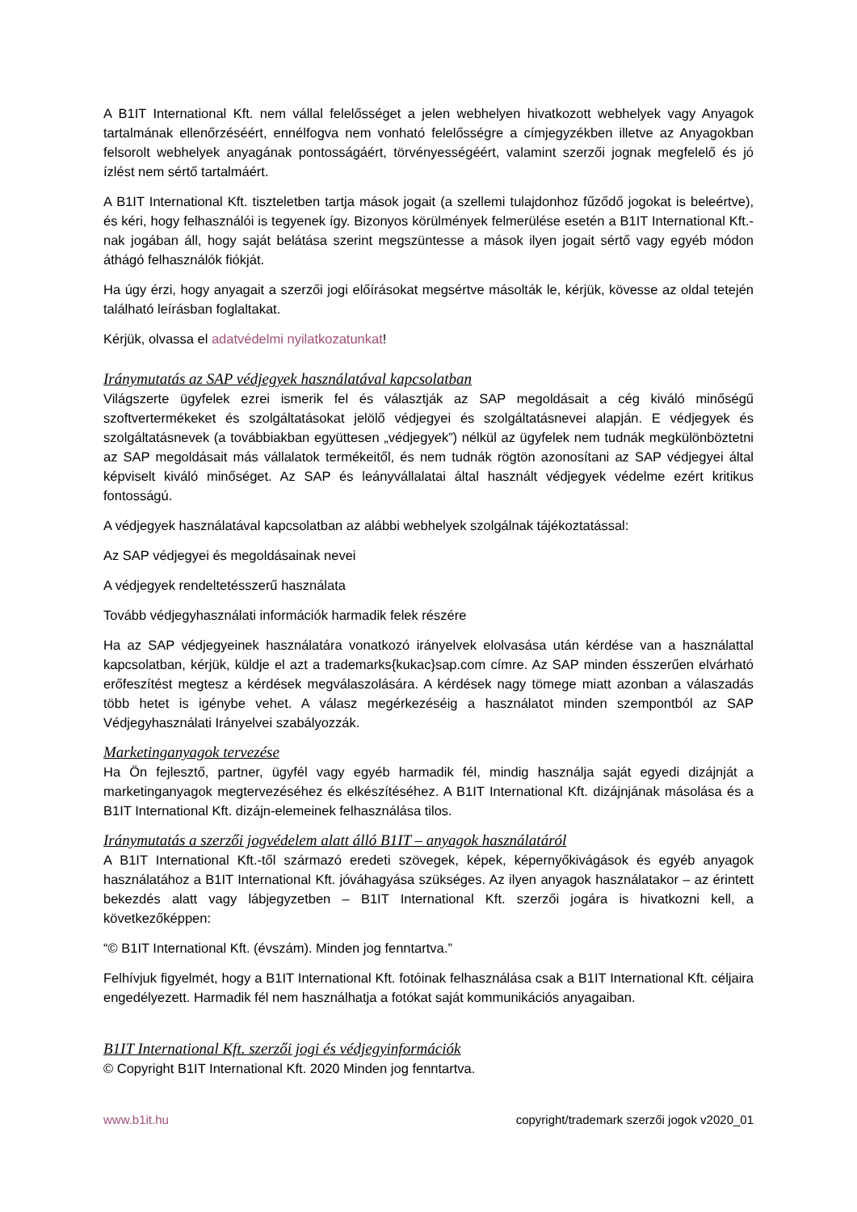A B1IT International Kft. nem vállal felelősséget a jelen webhelyen hivatkozott webhelyek vagy Anyagok tartalmának ellenőrzéséért, ennélfogva nem vonható felelősségre a címjegyzékben illetve az Anyagokban felsorolt webhelyek anyagának pontosságáért, törvényességéért, valamint szerzői jognak megfelelő és jó ízlést nem sértő tartalmáért.
A B1IT International Kft. tiszteletben tartja mások jogait (a szellemi tulajdonhoz fűződő jogokat is beleértve), és kéri, hogy felhasználói is tegyenek így. Bizonyos körülmények felmerülése esetén a B1IT International Kft.-nak jogában áll, hogy saját belátása szerint megszüntesse a mások ilyen jogait sértő vagy egyéb módon áthágó felhasználók fiókját.
Ha úgy érzi, hogy anyagait a szerzői jogi előírásokat megsértve másolták le, kérjük, kövesse az oldal tetején található leírásban foglaltakat.
Kérjük, olvassa el adatvédelmi nyilatkozatunkat!
Iránymutatás az SAP védjegyek használatával kapcsolatban
Világszerte ügyfelek ezrei ismerik fel és választják az SAP megoldásait a cég kiváló minőségű szoftvertermékeket és szolgáltatásokat jelölő védjegyei és szolgáltatásnevei alapján. E védjegyek és szolgáltatásnevek (a továbbiakban együttesen „védjegyek”) nélkül az ügyfelek nem tudnák megkülönböztetni az SAP megoldásait más vállalatok termékeitől, és nem tudnák rögtön azonosítani az SAP védjegyei által képviselt kiváló minőséget. Az SAP és leányvállalatai által használt védjegyek védelme ezért kritikus fontosságú.
A védjegyek használatával kapcsolatban az alábbi webhelyek szolgálnak tájékoztatással:
Az SAP védjegyei és megoldásainak nevei
A védjegyek rendeltetésszerű használata
Tovább védjegyhasználati információk harmadik felek részére
Ha az SAP védjegyeinek használatára vonatkozó irányelvek elolvasása után kérdése van a használattal kapcsolatban, kérjük, küldje el azt a trademarks{kukac}sap.com címre. Az SAP minden ésszerűen elvárható erőfeszítést megtesz a kérdések megválaszolására. A kérdések nagy tömege miatt azonban a válaszadás több hetet is igénybe vehet. A válasz megérkezéséig a használatot minden szempontból az SAP Védjegyhasználati Irányelvei szabályozzák.
Marketinganyagok tervezése
Ha Ön fejlesztő, partner, ügyfél vagy egyéb harmadik fél, mindig használja saját egyedi dizájnját a marketinganyagok megtervezéséhez és elkészítéséhez. A B1IT International Kft. dizájnjának másolása és a B1IT International Kft. dizájn-elemeinek felhasználása tilos.
Iránymutatás a szerzői jogvédelem alatt álló B1IT – anyagok használatáról
A B1IT International Kft.-től származó eredeti szövegek, képek, képernyőkivágások és egyéb anyagok használatához a B1IT International Kft. jóváhagyása szükséges. Az ilyen anyagok használatakor – az érintett bekezdés alatt vagy lábjegyzetben – B1IT International Kft. szerzői jogára is hivatkozni kell, a következőképpen:
“© B1IT International Kft. (évszám). Minden jog fenntartva.”
Felhívjuk figyelmét, hogy a B1IT International Kft. fotóinak felhasználása csak a B1IT International Kft. céljaira engedélyezett. Harmadik fél nem használhatja a fotókat saját kommunikációs anyagaiban.
B1IT International Kft. szerzői jogi és védjegyinformációk
© Copyright B1IT International Kft. 2020 Minden jog fenntartva.
www.b1it.hu copyright/trademark szerzői jogok v2020_01